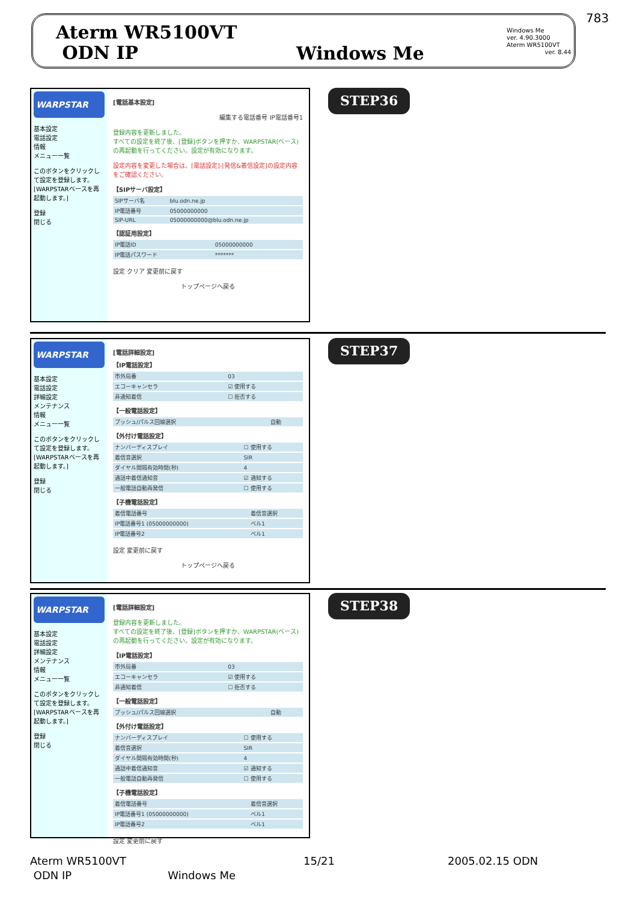783
Aterm WR5100VT
ODN IP
Windows Me
Windows Me
ver. 4.90.3000
Aterm WR5100VT
ver. 8.44
WARPSTAR
基本設定
電話設定
情報
メニュー一覧
このボタンをクリックして設定を登録します。[WARPSTARベースを再起動します。]
登録
閉じる
[電話基本設定]
編集する電話番号 IP電話番号1
登録内容を更新しました。
すべての設定を終了後、[登録]ボタンを押すか、WARPSTAR(ベース)の再起動を行ってください。設定が有効になります。
設定内容を変更した場合は、[電話設定]-[発信&着信設定]の設定内容をご確認ください。
【SIPサーバ設定】
| SIPサーバ名 | blu.odn.ne.jp |
| IP電話番号 | 05000000000 |
| SIP-URL | 05000000000@blu.odn.ne.jp |
【認証用設定】
| IP電話ID | 05000000000 |
| IP電話パスワード | ******* |
設定 クリア 変更前に戻す
トップページへ戻る
STEP36
WARPSTAR
基本設定
電話設定
詳細設定
メンテナンス
情報
メニュー一覧
このボタンをクリックして設定を登録します。[WARPSTARベースを再起動します。]
登録
閉じる
[電話詳細設定]
【IP電話設定】
| 市外局番 | 03 |
| エコーキャンセラ | ☑ 使用する |
| 非通知着信 | ☐ 拒否する |
【一般電話設定】
| プッシュ/パルス回線選択 | 自動 |
【外付け電話設定】
| ナンバーディスプレイ | ☐ 使用する |
| 着信音選択 | SIR |
| ダイヤル間隔有効時間(秒) | 4 |
| 通話中着信通知音 | ☑ 通知する |
| 一般電話自動再発信 | ☐ 使用する |
【子機電話設定】
| 着信電話番号 | 着信音選択 |
| IP電話番号1 (05000000000) | ベル1 |
| IP電話番号2 | ベル1 |
設定 変更前に戻す
トップページへ戻る
STEP37
WARPSTAR
基本設定
電話設定
詳細設定
メンテナンス
情報
メニュー一覧
このボタンをクリックして設定を登録します。[WARPSTARベースを再起動します。]
登録
閉じる
[電話詳細設定]
登録内容を更新しました。
すべての設定を終了後、[登録]ボタンを押すか、WARPSTAR(ベース)の再起動を行ってください。設定が有効になります。
【IP電話設定】
| 市外局番 | 03 |
| エコーキャンセラ | ☑ 使用する |
| 非通知着信 | ☐ 拒否する |
【一般電話設定】
| プッシュ/パルス回線選択 | 自動 |
【外付け電話設定】
| ナンバーディスプレイ | ☐ 使用する |
| 着信音選択 | SIR |
| ダイヤル間隔有効時間(秒) | 4 |
| 通話中着信通知音 | ☑ 通知する |
| 一般電話自動再発信 | ☐ 使用する |
【子機電話設定】
| 着信電話番号 | 着信音選択 |
| IP電話番号1 (05000000000) | ベル1 |
| IP電話番号2 | ベル1 |
設定 変更前に戻す
STEP38
Aterm WR5100VT 15/21 2005.02.15 ODN
ODN IP Windows Me